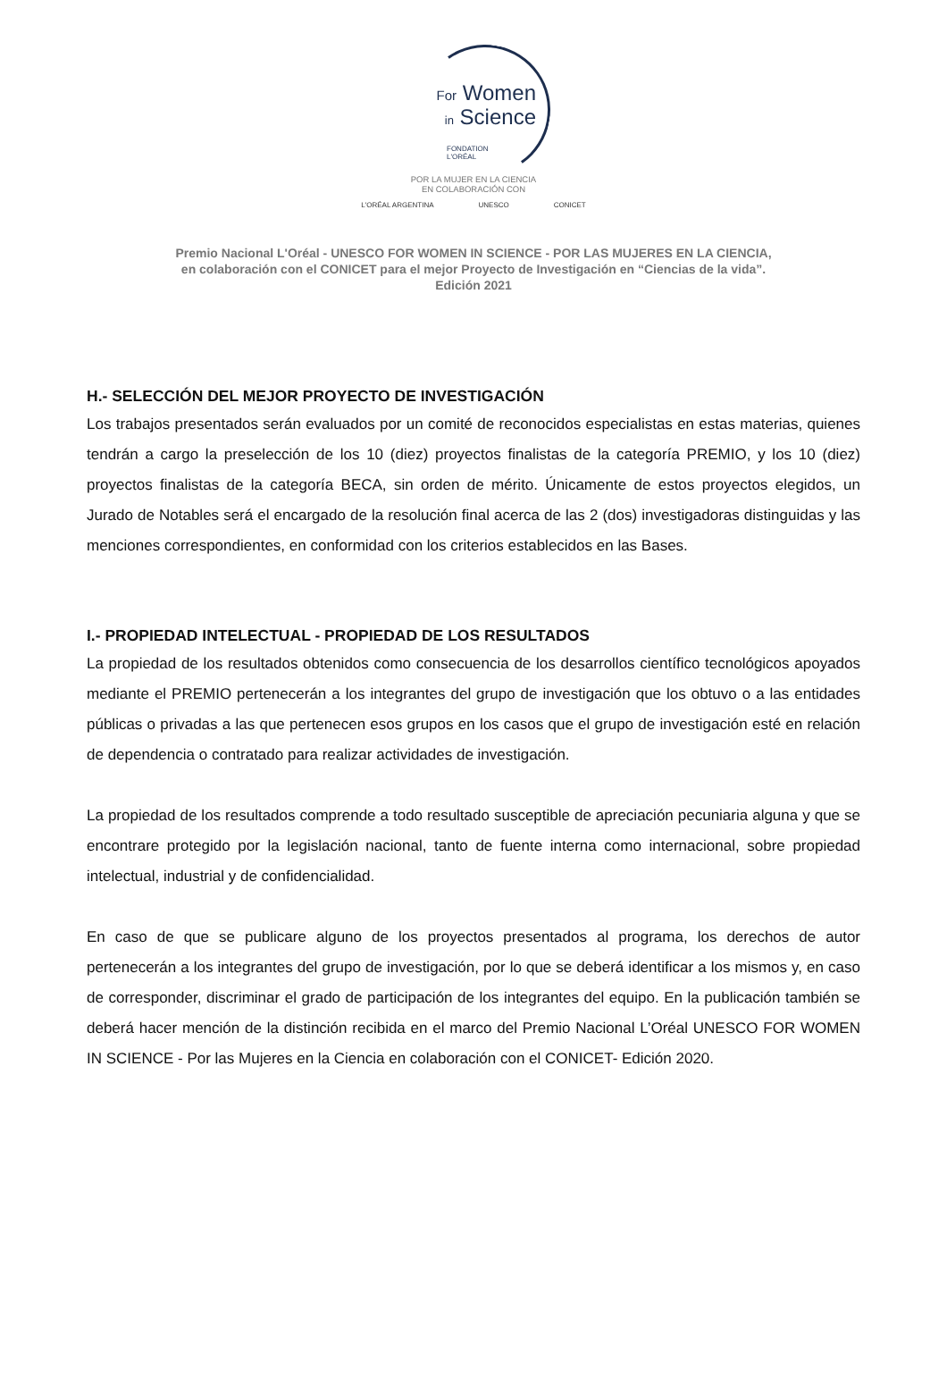For Women
in Science
FONDATION
L'ORÉAL
POR LA MUJER EN LA CIENCIA
EN COLABORACIÓN CON
L'ORÉAL ARGENTINA UNESCO CONICET
Premio Nacional L'Oréal - UNESCO FOR WOMEN IN SCIENCE - POR LAS MUJERES EN LA CIENCIA,
en colaboración con el CONICET para el mejor Proyecto de Investigación en “Ciencias de la vida”.
Edición 2021
H.- SELECCIÓN DEL MEJOR PROYECTO DE INVESTIGACIÓN
Los trabajos presentados serán evaluados por un comité de reconocidos especialistas en estas materias, quienes tendrán a cargo la preselección de los 10 (diez) proyectos finalistas de la categoría PREMIO, y los 10 (diez) proyectos finalistas de la categoría BECA, sin orden de mérito. Únicamente de estos proyectos elegidos, un Jurado de Notables será el encargado de la resolución final acerca de las 2 (dos) investigadoras distinguidas y las menciones correspondientes, en conformidad con los criterios establecidos en las Bases.
I.- PROPIEDAD INTELECTUAL - PROPIEDAD DE LOS RESULTADOS
La propiedad de los resultados obtenidos como consecuencia de los desarrollos científico tecnológicos apoyados mediante el PREMIO pertenecerán a los integrantes del grupo de investigación que los obtuvo o a las entidades públicas o privadas a las que pertenecen esos grupos en los casos que el grupo de investigación esté en relación de dependencia o contratado para realizar actividades de investigación.
La propiedad de los resultados comprende a todo resultado susceptible de apreciación pecuniaria alguna y que se encontrare protegido por la legislación nacional, tanto de fuente interna como internacional, sobre propiedad intelectual, industrial y de confidencialidad.
En caso de que se publicare alguno de los proyectos presentados al programa, los derechos de autor pertenecerán a los integrantes del grupo de investigación, por lo que se deberá identificar a los mismos y, en caso de corresponder, discriminar el grado de participación de los integrantes del equipo. En la publicación también se deberá hacer mención de la distinción recibida en el marco del Premio Nacional L’Oréal UNESCO FOR WOMEN IN SCIENCE - Por las Mujeres en la Ciencia en colaboración con el CONICET- Edición 2020.